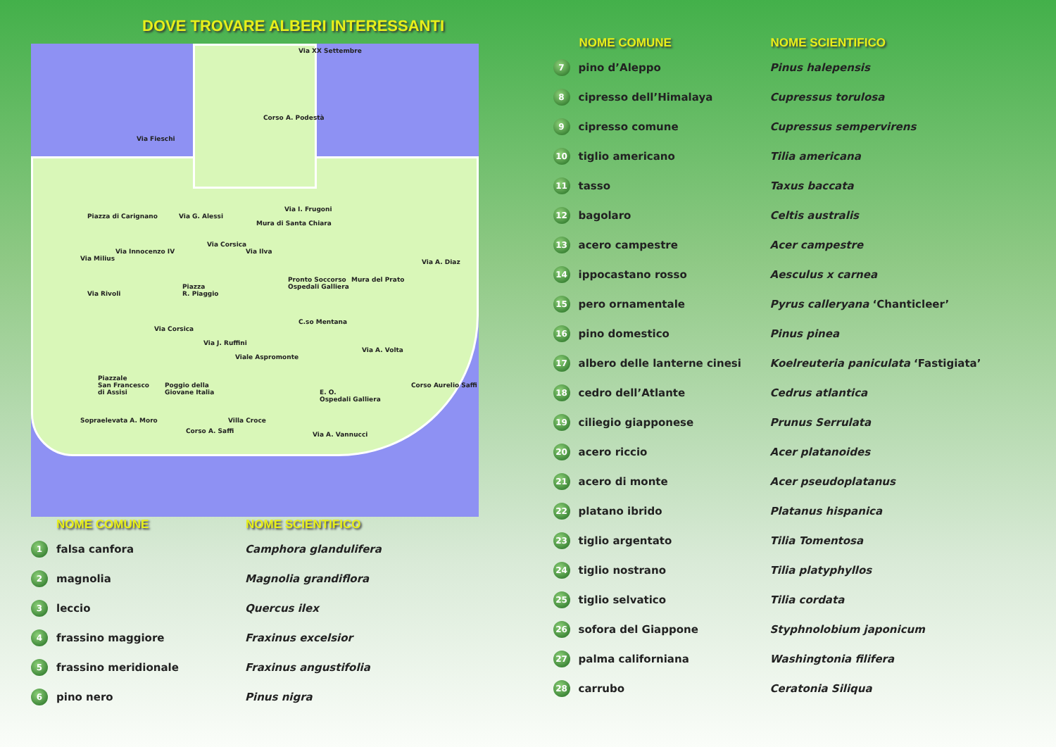DOVE TROVARE ALBERI INTERESSANTI
Via XX Settembre
Corso A. Podestà
Via Fieschi
Via G. Alessi
Mura di Santa Chiara
Via I. Frugoni
Via A. Diaz
Piazza di Carignano
Via Innocenzo IV
Via Corsica
Via Ilva
Via Milius
Pronto Soccorso
Ospedali Galliera
Mura del Prato
Piazza
R. Piaggio Via Rivoli
Via Corsica
C.so Mentana
Via J. Ruffini
Viale Aspromonte
Via A. Volta
Piazzale
San Francesco
di Assisi
Poggio della
Giovane Italia E. O.
Ospedali Galliera
Corso Aurelio Saffi
Villa Croce Sopraelevata A. Moro
Corso A. Saffi Via A. Vannucci
| | NOME COMUNE | NOME SCIENTIFICO |
| --- | --- | --- |
| 1 | falsa canfora | Camphora glandulifera |
| 2 | magnolia | Magnolia grandiflora |
| 3 | leccio | Quercus ilex |
| 4 | frassino maggiore | Fraxinus excelsior |
| 5 | frassino meridionale | Fraxinus angustifolia |
| 6 | pino nero | Pinus nigra |
| | NOME COMUNE | NOME SCIENTIFICO |
| --- | --- | --- |
| 7 | pino d’Aleppo | Pinus halepensis |
| 8 | cipresso dell’Himalaya | Cupressus torulosa |
| 9 | cipresso comune | Cupressus sempervirens |
| 10 | tiglio americano | Tilia americana |
| 11 | tasso | Taxus baccata |
| 12 | bagolaro | Celtis australis |
| 13 | acero campestre | Acer campestre |
| 14 | ippocastano rosso | Aesculus x carnea |
| 15 | pero ornamentale | Pyrus calleryana ‘Chanticleer’ |
| 16 | pino domestico | Pinus pinea |
| 17 | albero delle lanterne cinesi | Koelreuteria paniculata ‘Fastigiata’ |
| 18 | cedro dell’Atlante | Cedrus atlantica |
| 19 | ciliegio giapponese | Prunus Serrulata |
| 20 | acero riccio | Acer platanoides |
| 21 | acero di monte | Acer pseudoplatanus |
| 22 | platano ibrido | Platanus hispanica |
| 23 | tiglio argentato | Tilia Tomentosa |
| 24 | tiglio nostrano | Tilia platyphyllos |
| 25 | tiglio selvatico | Tilia cordata |
| 26 | sofora del Giappone | Styphnolobium japonicum |
| 27 | palma californiana | Washingtonia filifera |
| 28 | carrubo | Ceratonia Siliqua |